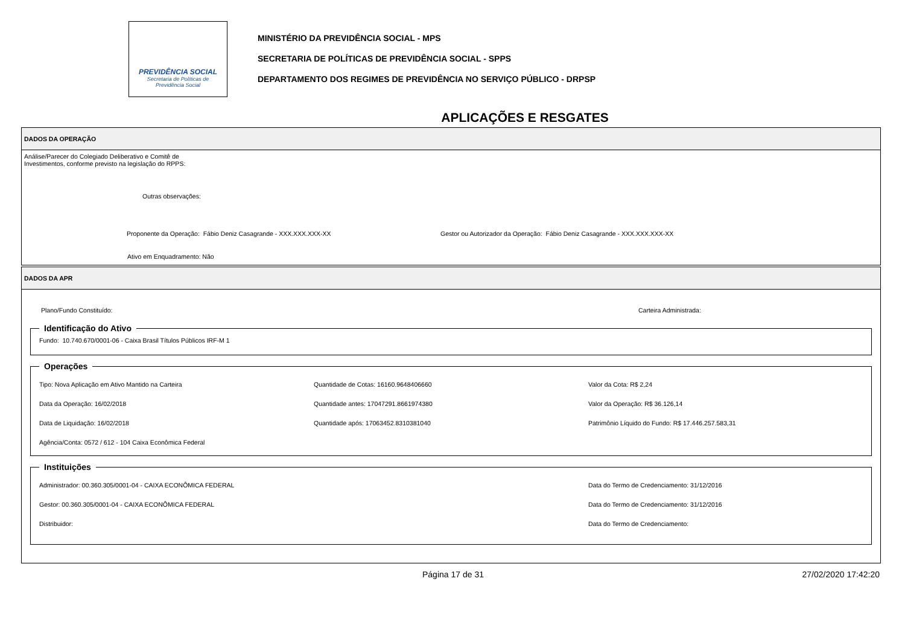PREVIDÊNCIA SOCIAL
Secretaria de Políticas de
Previdência Social
MINISTÉRIO DA PREVIDÊNCIA SOCIAL - MPS
SECRETARIA DE POLÍTICAS DE PREVIDÊNCIA SOCIAL - SPPS
DEPARTAMENTO DOS REGIMES DE PREVIDÊNCIA NO SERVIÇO PÚBLICO - DRPSP
APLICAÇÕES E RESGATES
DADOS DA OPERAÇÃO
Análise/Parecer do Colegiado Deliberativo e Comitê de
Investimentos, conforme previsto na legislação do RPPS:
Outras observações:
Proponente da Operação: Fábio Deniz Casagrande - XXX.XXX.XXX-XX Gestor ou Autorizador da Operação: Fábio Deniz Casagrande - XXX.XXX.XXX-XX
Ativo em Enquadramento: Não
DADOS DA APR
Plano/Fundo Constituído: Carteira Administrada:
Identificação do Ativo Fundo: 10.740.670/0001-06 - Caixa Brasil Títulos Públicos IRF-M 1
Operações
Tipo: Nova Aplicação em Ativo Mantido na Carteira
Quantidade de Cotas: 16160.9648406660
Valor da Cota: R$ 2,24
Data da Operação: 16/02/2018
Quantidade antes: 17047291.8661974380
Valor da Operação: R$ 36.126,14
Data de Liquidação: 16/02/2018
Quantidade após: 17063452.8310381040
Patrimônio Líquido do Fundo: R$ 17.446.257.583,31
Agência/Conta: 0572 / 612 - 104 Caixa Econômica Federal
Instituições
Administrador: 00.360.305/0001-04 - CAIXA ECONÔMICA FEDERAL
Data do Termo de Credenciamento: 31/12/2016
Gestor: 00.360.305/0001-04 - CAIXA ECONÔMICA FEDERAL
Data do Termo de Credenciamento: 31/12/2016
Distribuidor:
Data do Termo de Credenciamento:
Página 17 de 31 27/02/2020 17:42:20